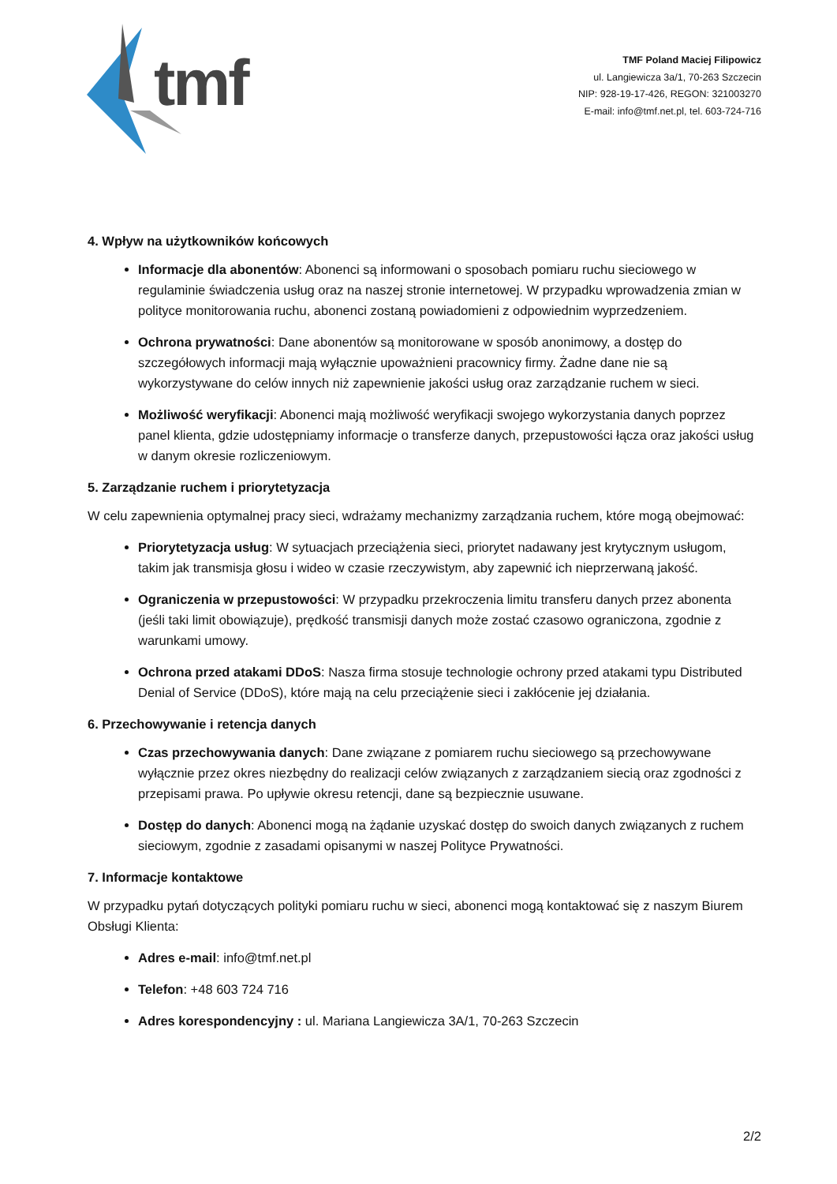tmf
TMF Poland Maciej Filipowicz
ul. Langiewicza 3a/1, 70-263 Szczecin
NIP: 928-19-17-426, REGON: 321003270
E-mail: info@tmf.net.pl, tel. 603-724-716
4. Wpływ na użytkowników końcowych
Informacje dla abonentów: Abonenci są informowani o sposobach pomiaru ruchu sieciowego w regulaminie świadczenia usług oraz na naszej stronie internetowej. W przypadku wprowadzenia zmian w polityce monitorowania ruchu, abonenci zostaną powiadomieni z odpowiednim wyprzedzeniem.
Ochrona prywatności: Dane abonentów są monitorowane w sposób anonimowy, a dostęp do szczegółowych informacji mają wyłącznie upoważnieni pracownicy firmy. Żadne dane nie są wykorzystywane do celów innych niż zapewnienie jakości usług oraz zarządzanie ruchem w sieci.
Możliwość weryfikacji: Abonenci mają możliwość weryfikacji swojego wykorzystania danych poprzez panel klienta, gdzie udostępniamy informacje o transferze danych, przepustowości łącza oraz jakości usług w danym okresie rozliczeniowym.
5. Zarządzanie ruchem i priorytetyzacja
W celu zapewnienia optymalnej pracy sieci, wdrażamy mechanizmy zarządzania ruchem, które mogą obejmować:
Priorytetyzacja usług: W sytuacjach przeciążenia sieci, priorytet nadawany jest krytycznym usługom, takim jak transmisja głosu i wideo w czasie rzeczywistym, aby zapewnić ich nieprzerwaną jakość.
Ograniczenia w przepustowości: W przypadku przekroczenia limitu transferu danych przez abonenta (jeśli taki limit obowiązuje), prędkość transmisji danych może zostać czasowo ograniczona, zgodnie z warunkami umowy.
Ochrona przed atakami DDoS: Nasza firma stosuje technologie ochrony przed atakami typu Distributed Denial of Service (DDoS), które mają na celu przeciążenie sieci i zakłócenie jej działania.
6. Przechowywanie i retencja danych
Czas przechowywania danych: Dane związane z pomiarem ruchu sieciowego są przechowywane wyłącznie przez okres niezbędny do realizacji celów związanych z zarządzaniem siecią oraz zgodności z przepisami prawa. Po upływie okresu retencji, dane są bezpiecznie usuwane.
Dostęp do danych: Abonenci mogą na żądanie uzyskać dostęp do swoich danych związanych z ruchem sieciowym, zgodnie z zasadami opisanymi w naszej Polityce Prywatności.
7. Informacje kontaktowe
W przypadku pytań dotyczących polityki pomiaru ruchu w sieci, abonenci mogą kontaktować się z naszym Biurem Obsługi Klienta:
Adres e-mail: info@tmf.net.pl
Telefon: +48 603 724 716
Adres korespondencyjny : ul. Mariana Langiewicza 3A/1, 70-263 Szczecin
2/2